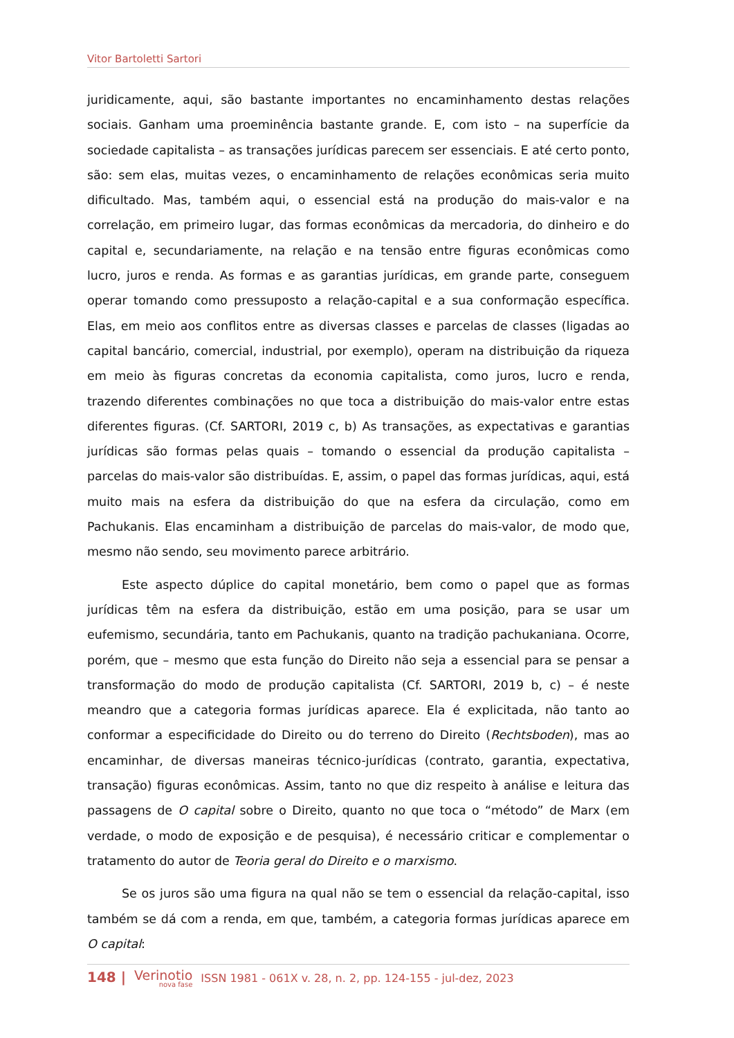Vitor Bartoletti Sartori
juridicamente, aqui, são bastante importantes no encaminhamento destas relações sociais. Ganham uma proeminência bastante grande. E, com isto – na superfície da sociedade capitalista – as transações jurídicas parecem ser essenciais. E até certo ponto, são: sem elas, muitas vezes, o encaminhamento de relações econômicas seria muito dificultado. Mas, também aqui, o essencial está na produção do mais-valor e na correlação, em primeiro lugar, das formas econômicas da mercadoria, do dinheiro e do capital e, secundariamente, na relação e na tensão entre figuras econômicas como lucro, juros e renda. As formas e as garantias jurídicas, em grande parte, conseguem operar tomando como pressuposto a relação-capital e a sua conformação específica. Elas, em meio aos conflitos entre as diversas classes e parcelas de classes (ligadas ao capital bancário, comercial, industrial, por exemplo), operam na distribuição da riqueza em meio às figuras concretas da economia capitalista, como juros, lucro e renda, trazendo diferentes combinações no que toca a distribuição do mais-valor entre estas diferentes figuras. (Cf. SARTORI, 2019 c, b) As transações, as expectativas e garantias jurídicas são formas pelas quais – tomando o essencial da produção capitalista – parcelas do mais-valor são distribuídas. E, assim, o papel das formas jurídicas, aqui, está muito mais na esfera da distribuição do que na esfera da circulação, como em Pachukanis. Elas encaminham a distribuição de parcelas do mais-valor, de modo que, mesmo não sendo, seu movimento parece arbitrário.
Este aspecto dúplice do capital monetário, bem como o papel que as formas jurídicas têm na esfera da distribuição, estão em uma posição, para se usar um eufemismo, secundária, tanto em Pachukanis, quanto na tradição pachukaniana. Ocorre, porém, que – mesmo que esta função do Direito não seja a essencial para se pensar a transformação do modo de produção capitalista (Cf. SARTORI, 2019 b, c) – é neste meandro que a categoria formas jurídicas aparece. Ela é explicitada, não tanto ao conformar a especificidade do Direito ou do terreno do Direito (Rechtsboden), mas ao encaminhar, de diversas maneiras técnico-jurídicas (contrato, garantia, expectativa, transação) figuras econômicas. Assim, tanto no que diz respeito à análise e leitura das passagens de O capital sobre o Direito, quanto no que toca o “método” de Marx (em verdade, o modo de exposição e de pesquisa), é necessário criticar e complementar o tratamento do autor de Teoria geral do Direito e o marxismo.
Se os juros são uma figura na qual não se tem o essencial da relação-capital, isso também se dá com a renda, em que, também, a categoria formas jurídicas aparece em O capital:
148 | Verinotio
nova fase ISSN 1981 - 061X v. 28, n. 2, pp. 124-155 - jul-dez, 2023